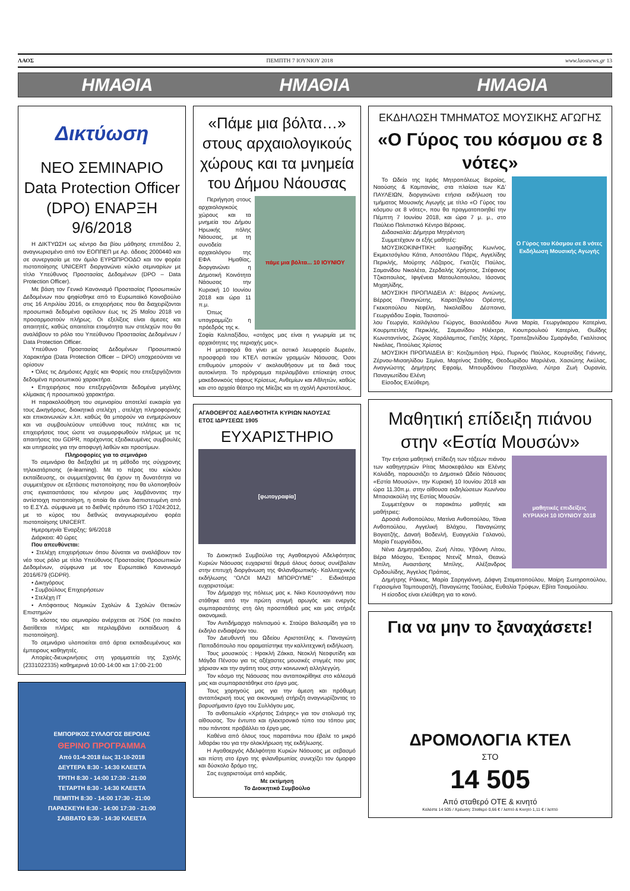ΛΑΟΣ ΠΕΜΠΤΗ 7 ΙΟΥΝΙΟΥ 2018 www.laosnews.gr 13
ΗΜΑΘΙΑ ΗΜΑΘΙΑ ΗΜΑΘΙΑ
Δικτύωση
ΝΕΟ ΣΕΜΙΝΑΡΙΟ Data Protection Officer (DPO) ΕΝΑΡΞΗ 9/6/2018
Η ΔΙΚΤΥΩΣΗ ως κέντρο δια βίου μάθησης επιπέδου 2, αναγνωρισμένο από τον ΕΟΠΠΕΠ με Αρ. άδειας 2000440 και σε συνεργασία με τον όμιλο ΕΥΡΩΠΡΟΟΔΟ και τον φορέα πιστοποίησης UNICERT διοργανώνει κύκλο σεμιναρίων με τίτλο Υπεύθυνος Προστασίας Δεδομένων (DPO – Data Protection Officer).
Με βάση τον Γενικό Κανονισμό Προστασίας Προσωπικών Δεδομένων που ψηφίσθηκε από το Ευρωπαϊκό Κοινοβούλιο στις 16 Απριλίου 2016, οι επιχειρήσεις που θα διαχειρίζονται προσωπικά δεδομένα οφείλουν έως τις 25 Μαΐου 2018 να προσαρμοστούν πλήρως. Οι εξελίξεις είναι άμεσες και απαιτητές, καθώς απαιτείται ετοιμότητα των στελεχών που θα αναλάβουν το ρόλο του Υπεύθυνου Προστασίας Δεδομένων / Data Protection Officer.
Υπεύθυνο Προστασίας Δεδομένων Προσωπικού Χαρακτήρα (Data Protection Officer – DPO) υποχρεούνται να ορίσουν
• Όλες τις Δημόσιες Αρχές και Φορείς που επεξεργάζονται δεδομένα προσωπικού χαρακτήρα.
• Επιχειρήσεις που επεξεργάζονται δεδομένα μεγάλης κλίμακας ή προσωπικού χαρακτήρα.
Η παρακολούθηση του σεμιναρίου αποτελεί ευκαιρία για τους Δικηγόρους, διοικητικά στελέχη , στελέχη πληροφορικής και επικοινωνιών κ.λπ. καθώς θα μπορούν να ενημερώνουν και να συμβουλεύουν υπεύθυνα τους πελάτες και τις επιχειρήσεις τους ώστε να συμμορφωθούν πλήρως με τις απαιτήσεις του GDPR, παρέχοντας εξειδικευμένες συμβουλές και υπηρεσίες για την αποφυγή λαθών και προστίμων.
Πληροφορίες για το σεμινάριο
Το σεμινάριο θα διεξαχθεί με τη μέθοδο της σύγχρονης τηλεκατάρτισης (e-learning). Με το πέρας του κύκλου εκπαίδευσης, οι συμμετέχοντες θα έχουν τη δυνατότητα να συμμετέχουν σε εξετάσεις πιστοποίησης που θα υλοποιηθούν στις εγκαταστάσεις του κέντρου μας λαμβάνοντας την αντίστοιχη πιστοποίηση, η οποία θα είναι διαπιστευμένη από το Ε.ΣΥ.Δ. σύμφωνα με το διεθνές πρότυπο ISO 17024:2012, με το κύρος του διεθνώς αναγνωρισμένου φορέα πιστοποίησης UNICERT.
Ημερομηνία Έναρξης: 9/6/2018
Διάρκεια: 40 ώρες
Που απευθύνεται:
• Στελέχη επιχειρήσεων όπου δύναται να αναλάβουν τον νέο τους ρόλο με τίτλο Υπεύθυνος Προστασίας Προσωπικών Δεδομένων, σύμφωνα με τον Ευρωπαϊκό Κανονισμό 2016/679 (GDPR).
• Δικηγόρους
• Συμβούλους Επιχειρήσεων
• Στελέχη IT
• Απόφοιτους Νομικών Σχολών & Σχολών Θετικών Επιστημών
Το κόστος του σεμιναρίου ανέρχεται σε 750€ (το πακέτο διατίθεται πλήρες και περιλαμβάνει εκπαίδευση & πιστοποίηση).
Το σεμινάριο υλοποιείται από άρτια εκπαιδευμένους και έμπειρους καθηγητές.
Απορίες-διευκρινήσεις στη γραμματεία της Σχολής (2331022335) καθημερινά 10:00-14:00 και 17:00-21:00
ΕΜΠΟΡΙΚΟΣ ΣΥΛΛΟΓΟΣ ΒΕΡΟΙΑΣ
ΘΕΡΙΝΟ ΠΡΟΓΡΑΜΜΑ
Από 01-4-2018 έως 31-10-2018
ΔΕΥΤΕΡΑ 8:30 - 14:30 ΚΛΕΙΣΤΑ
ΤΡΙΤΗ 8:30 - 14:00 17:30 - 21:00
ΤΕΤΑΡΤΗ 8:30 - 14:30 ΚΛΕΙΣΤΑ
ΠΕΜΠΤΗ 8:30 - 14:00 17:30 - 21:00
ΠΑΡΑΣΚΕΥΗ 8:30 - 14:00 17:30 - 21:00
ΣΑΒΒΑΤΟ 8:30 - 14:30 ΚΛΕΙΣΤΑ
«Πάμε μια βόλτα…» στους αρχαιολογικούς χώρους και τα μνημεία του Δήμου Νάουσας
Περιήγηση στους αρχαιολογικούς χώρους και τα μνημεία του Δήμου Ηρωικής πόλης Νάουσας, με τη συνοδεία αρχαιολόγου της ΕΦΑ Ημαθίας, διοργανώνει η Δημοτική Κοινότητα Νάουσας την Κυριακή 10 Ιουνίου 2018 και ώρα 11 π.μ.
Όπως υπογραμμίζει η πρόεδρός της κ.
πάμε μια βόλτα... 10 ΙΟΥΝΙΟΥ
Σοφία Καλπαξίδου, «στόχος μας είναι η γνωριμία με τις αρχαιότητες της περιοχής μας».
Η μεταφορά θα γίνει με αστικό λεωφορείο δωρεάν, προσφορά του ΚΤΕΛ αστικών γραμμών Νάουσας. Όσοι επιθυμούν μπορούν ν' ακολουθήσουν με τα δικά τους αυτοκίνητα. Το πρόγραμμα περιλαμβάνει επίσκεψη στους μακεδονικούς τάφους Κρίσεως, Ανθεμίων και Αθλητών, καθώς και στο αρχαίο θέατρο της Μίεζας και τη σχολή Αριστοτέλους.
ΑΓΑΘΟΕΡΓΟΣ ΑΔΕΛΦΟΤΗΤΑ ΚΥΡΙΩΝ ΝΑΟΥΣΑΣ
ΕΤΟΣ ΙΔΡΥΣΕΩΣ 1905
ΕΥΧΑΡΙΣΤΗΡΙΟ
[φωτογραφία]
Το Διοικητικό Συμβούλιο της Αγαθοεργού Αδελφότητας Κυριών Νάουσας ευχαριστεί θερμά όλους όσους συνέβαλαν στην επιτυχή διοργάνωση της Φιλανθρωπικής- Καλλιτεχνικής εκδήλωσης “ΟΛΟΙ ΜΑΖΙ ΜΠΟΡΟΥΜΕ” . Ειδικότερα ευχαριστούμε:
Τον Δήμαρχο της πόλεως μας κ. Νίκο Κουτσογιάννη που στάθηκε από την πρώτη στιγμή αρωγός και ενεργός συμπαραστάτης στη όλη προσπάθειά μας και μας στήριξε οικονομικά.
Τον Αντιδήμαρχο πολιτισμού κ. Σταύρο Βαλσαμίδη για το έκδηλο ενδιαφέρον του.
Τον Διευθυντή του Ωδείου Αριστοτέλης κ. Παναγιώτη Παπαδόπουλο που οραματίστηκε την καλλιτεχνική εκδήλωση.
Τους μουσικούς : Ηρακλή Ζάκκα, Νεοκλή Νεοφυτίδη και Μάγδα Πένσου για τις αξέχαστες μουσικές στιγμές που μας χάρισαν και την αγάπη τους στην κοινωνική αλληλεγγύη.
Τον κόσμο της Νάουσας που ανταποκρίθηκε στο κάλεσμά μας και συμπαραστάθηκε στο έργο μας.
Τους χορηγούς μας για την άμεση και πρόθυμη ανταπόκρισή τους για οικονομική στήριξη αναγνωρίζοντας το βαρυσήμαντο έργο του Συλλόγου μας.
Το ανθοπωλείο «Χρήστος Σιάτρης» για τον στολισμό της αίθουσας. Τον έντυπο και ηλεκτρονικό τύπο του τόπου μας που πάντοτε προβάλλει το έργο μας.
Καθένα από όλους τους παραπάνω που έβαλε το μικρό λιθαράκι του για την ολοκλήρωση της εκδήλωσης.
Η Αγαθοεργός Αδελφότητα Κυριών Νάουσας με σεβασμό και πίστη στο έργο της φιλανθρωπίας συνεχίζει τον όμορφο και δύσκολο δρόμο της.
Σας ευχαριστούμε από καρδιάς.
Με εκτίμηση
Το Διοικητικό Συμβούλιο
ΕΚΔΗΛΩΣΗ ΤΜΗΜΑΤΟΣ ΜΟΥΣΙΚΗΣ ΑΓΩΓΗΣ
«Ο Γύρος του κόσμου σε 8 νότες»
Το Ωδείο της Ιεράς Μητροπόλεως Βεροίας, Ναούσης & Καμπανίας, στα πλαίσια των ΚΔ' ΠΑΥΛΕΙΩΝ, διοργανώνει ετήσια εκδήλωση του τμήματος Μουσικής Αγωγής με τίτλο «Ο Γύρος του κόσμου σε 8 νότες», που θα πραγματοποιηθεί την Πέμπτη 7 Ιουνίου 2018, και ώρα 7 μ. μ., στο Παύλειο Πολιτιστικό Κέντρο Βέροιας.
Διδασκαλία: Δήμητρα Μητρέντση
Συμμετέχουν οι εξής μαθητές:
ΜΟΥΣΙΚΟΚΙΝΗΤΙΚΗ: Ιωσηφίδης Κων/νος, Εκμεκτσόγλου Κάτια, Αποστόλου Πάρις, Αγγελίδης Περικλής, Μούρτης Λάζαρος, Γκατζές Παύλος, Σαμανίδου Νικολέτα, Ζερδαλής Χρήστος, Στέφανος Τζικοπουλος, Ιφιγένεια Ματουλοπουλου, Ιάσονας Μιχαηλίδης,
ΜΟΥΣΙΚΗ ΠΡΟΠΑΙΔΕΙΑ Α': Βέρρος Αντώνης, Βέρρος Παναγιώτης, Καρατζόγλου Ορέστης, Γκεκοπούλου Νεφέλη, Νικολαΐδου Δέσποινα, Γεωργιάδου Σοφία, Τασιοπού-
Ο Γύρος του Κόσμου σε 8 νότες
Εκδήλωση Μουσικής Αγωγής
λου Γεωργία, Καϊλόγλου Γιώργος, Βασιλειάδου Άννα Μαρία, Γεωργάκαρου Κατερίνα, Κουρμπετλής Περικλής, Σαμανίδου Ηλέκτρα, Κιουπρουλιού Κατερίνα, Θωΐδης Κωνσταντίνος, Ζιώγος Χαράλαμπος, Γιατζής Χάρης, Τραπεζανλίδου Σμαράγδα, Γκαλίτσιος Νικόλας, Πιτούλιας Χρίστος
ΜΟΥΣΙΚΗ ΠΡΟΠΑΙΔΕΙΑ Β': Κοτζαμπάση Ηρώ, Πυρινός Παύλος, Κουρτσίδης Γιάννης, Ζέρνου-Μισαηλίδου Σεμίνα, Μαρτίνος Στάθης, Θεοδωρίδου Μαριλένα, Χασιώτης Ακύλας, Αναγνώστης Δημήτρης Εφραίμ, Μπουρδάνου Πασχαλίνα, Λύτρα Ζωή Ουρανία, Παναγιωτίδου Ελένη
Είσοδος Ελεύθερη.
Μαθητική επίδειξη πιάνου στην «Εστία Μουσών»
Την ετήσια μαθητική επίδειξη των τάξεων πιάνου των καθηγητριών Ρίτας Μισοκεφάλου και Ελένης Κολιάδη, παρουσιάζει το Δημοτικό Ωδείο Νάουσας «Εστία Μουσών», την Κυριακή 10 Ιουνίου 2018 και ώρα 11.30π.μ. στην αίθουσα εκδηλώσεων Κων/νου Μπασιακούλη της Εστίας Μουσών.
Συμμετέχουν οι παρακάτω μαθητές και μαθήτριες:
Δροσιά Ανθοπούλου, Ματίνα Ανθοπούλου, Τάνια Ανθοπούλου, Αγγελική Βλάχου, Παναγιώτης Βογιατζής, Δαναή Βοδενλή, Ευαγγελία Γαλανού, Μαρία Γεωργιάδου,
Νένα Δημητριάδου, Ζωή Λίτου, Υβόννη Λίτου, Βέρα Μόσχου, Έκτορας Ντενίζ Μπαλ, Θεανώ Μπίλη, Αναστάσης Μπίλης, Αλέξανδρος Ορδουλίδης, Άγγελος Πράπας,
μαθητικές επιδείξεις
ΚΥΡΙΑΚΗ 10 ΙΟΥΝΙΟΥ 2018
Δημήτρης Ράκκας, Μαρία Σαρηγιάννη, Δάφνη Σταματοπούλου, Μαίρη Σωτηροπούλου, Γερασιμίνα Ταμπουρατζή, Παναγιώτης Ταούλας, Ευθαλία Τρύφων, Εβίτα Τσιαμούλου.
Η είσοδος είναι ελεύθερη για το κοινό.
Για να μην το ξαναχάσετε!
ΔΡΟΜΟΛΟΓΙΑ ΚΤΕΛ
ΣΤΟ
14 505
Από σταθερό ΟΤΕ & κινητό
Καλέστε 14 505 / Χρέωση: Σταθερό 0,66 € / λεπτό & Κινητό 1,11 € / λεπτό